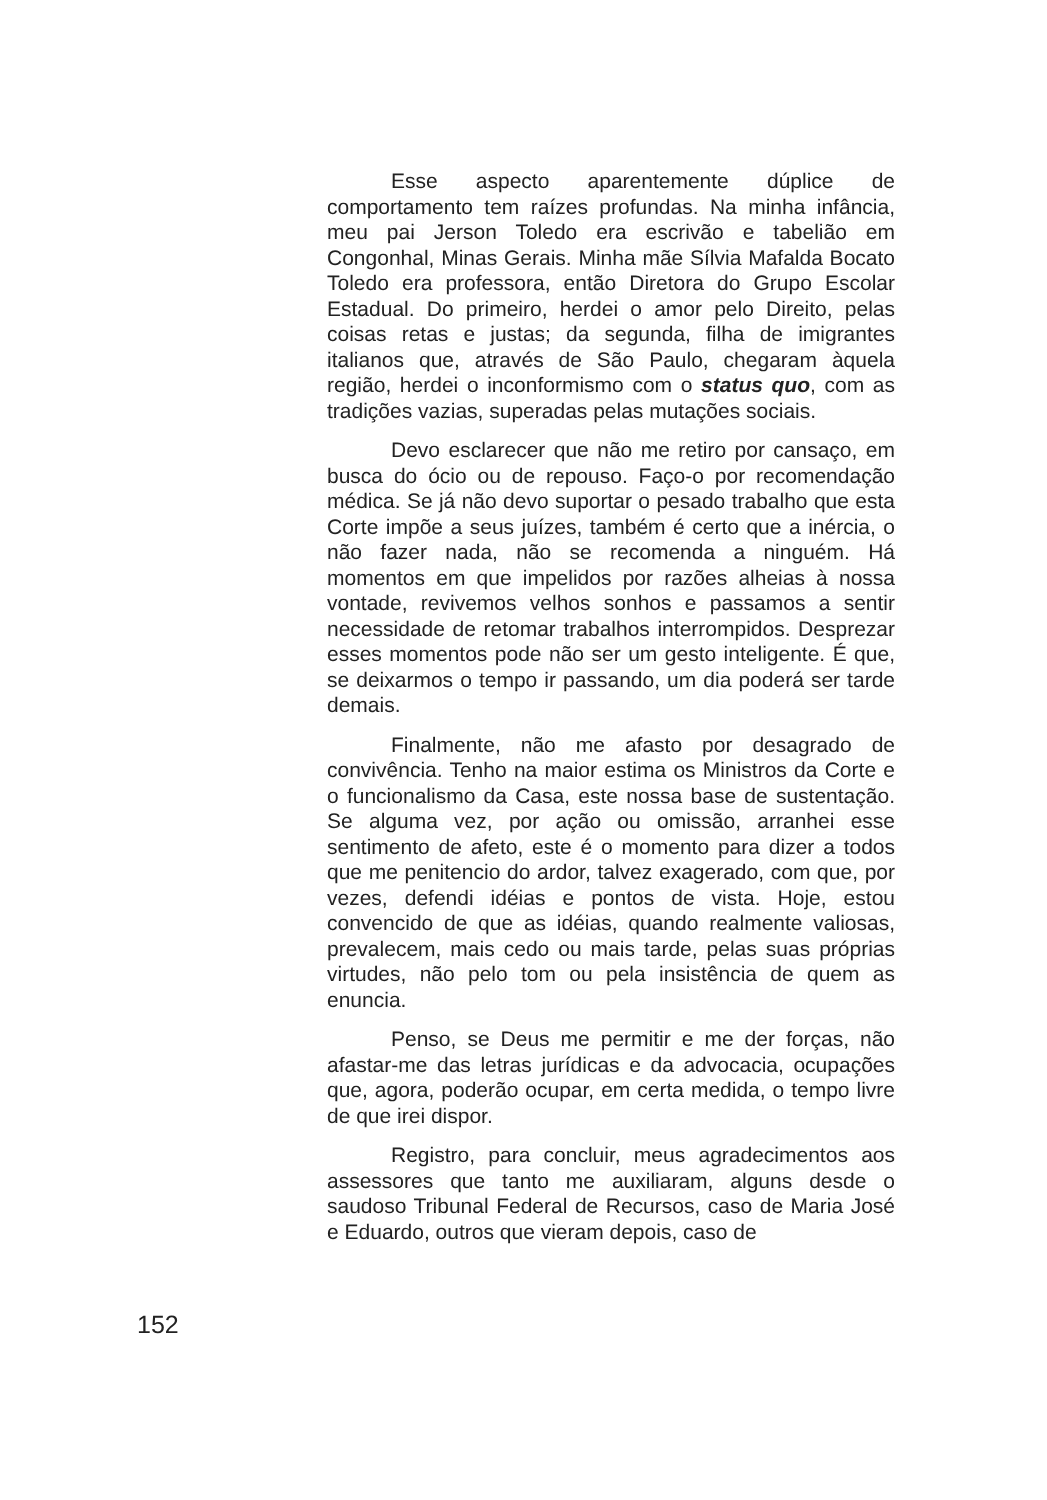Esse aspecto aparentemente dúplice de comportamento tem raízes profundas. Na minha infância, meu pai Jerson Toledo era escrivão e tabelião em Congonhal, Minas Gerais. Minha mãe Sílvia Mafalda Bocato Toledo era professora, então Diretora do Grupo Escolar Estadual. Do primeiro, herdei o amor pelo Direito, pelas coisas retas e justas; da segunda, filha de imigrantes italianos que, através de São Paulo, chegaram àquela região, herdei o inconformismo com o status quo, com as tradições vazias, superadas pelas mutações sociais.
Devo esclarecer que não me retiro por cansaço, em busca do ócio ou de repouso. Faço-o por recomendação médica. Se já não devo suportar o pesado trabalho que esta Corte impõe a seus juízes, também é certo que a inércia, o não fazer nada, não se recomenda a ninguém. Há momentos em que impelidos por razões alheias à nossa vontade, revivemos velhos sonhos e passamos a sentir necessidade de retomar trabalhos interrompidos. Desprezar esses momentos pode não ser um gesto inteligente. É que, se deixarmos o tempo ir passando, um dia poderá ser tarde demais.
Finalmente, não me afasto por desagrado de convivência. Tenho na maior estima os Ministros da Corte e o funcionalismo da Casa, este nossa base de sustentação. Se alguma vez, por ação ou omissão, arranhei esse sentimento de afeto, este é o momento para dizer a todos que me penitencio do ardor, talvez exagerado, com que, por vezes, defendi idéias e pontos de vista. Hoje, estou convencido de que as idéias, quando realmente valiosas, prevalecem, mais cedo ou mais tarde, pelas suas próprias virtudes, não pelo tom ou pela insistência de quem as enuncia.
Penso, se Deus me permitir e me der forças, não afastar-me das letras jurídicas e da advocacia, ocupações que, agora, poderão ocupar, em certa medida, o tempo livre de que irei dispor.
Registro, para concluir, meus agradecimentos aos assessores que tanto me auxiliaram, alguns desde o saudoso Tribunal Federal de Recursos, caso de Maria José e Eduardo, outros que vieram depois, caso de
152